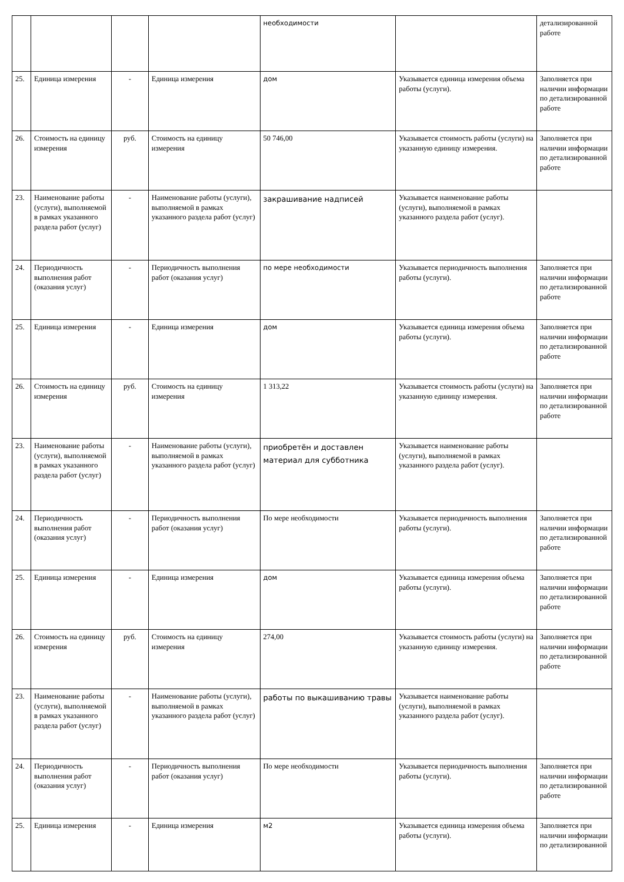| | | | | необходимости | | детализированной работе |
| 25. | Единица измерения | - | Единица измерения | дом | Указывается единица измерения объема работы (услуги). | Заполняется при наличии информации по детализированной работе |
| 26. | Стоимость на единицу измерения | руб. | Стоимость на единицу измерения | 50 746,00 | Указывается стоимость работы (услуги) на указанную единицу измерения. | Заполняется при наличии информации по детализированной работе |
| 23. | Наименование работы (услуги), выполняемой в рамках указанного раздела работ (услуг) | - | Наименование работы (услуги), выполняемой в рамках указанного раздела работ (услуг) | закрашивание надписей | Указывается наименование работы (услуги), выполняемой в рамках указанного раздела работ (услуг). | |
| 24. | Периодичность выполнения работ (оказания услуг) | - | Периодичность выполнения работ (оказания услуг) | по мере необходимости | Указывается периодичность выполнения работы (услуги). | Заполняется при наличии информации по детализированной работе |
| 25. | Единица измерения | - | Единица измерения | дом | Указывается единица измерения объема работы (услуги). | Заполняется при наличии информации по детализированной работе |
| 26. | Стоимость на единицу измерения | руб. | Стоимость на единицу измерения | 1 313,22 | Указывается стоимость работы (услуги) на указанную единицу измерения. | Заполняется при наличии информации по детализированной работе |
| 23. | Наименование работы (услуги), выполняемой в рамках указанного раздела работ (услуг) | - | Наименование работы (услуги), выполняемой в рамках указанного раздела работ (услуг) | приобретён и доставлен материал для субботника | Указывается наименование работы (услуги), выполняемой в рамках указанного раздела работ (услуг). | |
| 24. | Периодичность выполнения работ (оказания услуг) | - | Периодичность выполнения работ (оказания услуг) | По мере необходимости | Указывается периодичность выполнения работы (услуги). | Заполняется при наличии информации по детализированной работе |
| 25. | Единица измерения | - | Единица измерения | дом | Указывается единица измерения объема работы (услуги). | Заполняется при наличии информации по детализированной работе |
| 26. | Стоимость на единицу измерения | руб. | Стоимость на единицу измерения | 274,00 | Указывается стоимость работы (услуги) на указанную единицу измерения. | Заполняется при наличии информации по детализированной работе |
| 23. | Наименование работы (услуги), выполняемой в рамках указанного раздела работ (услуг) | - | Наименование работы (услуги), выполняемой в рамках указанного раздела работ (услуг) | работы по выкашиванию травы | Указывается наименование работы (услуги), выполняемой в рамках указанного раздела работ (услуг). | |
| 24. | Периодичность выполнения работ (оказания услуг) | - | Периодичность выполнения работ (оказания услуг) | По мере необходимости | Указывается периодичность выполнения работы (услуги). | Заполняется при наличии информации по детализированной работе |
| 25. | Единица измерения | - | Единица измерения | м2 | Указывается единица измерения объема работы (услуги). | Заполняется при наличии информации по детализированной |